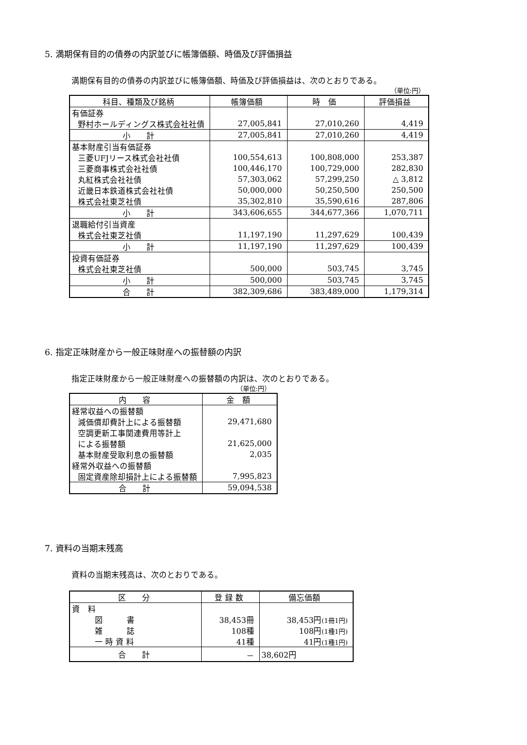5. 満期保有目的の債券の内訳並びに帳簿価額、時価及び評価損益
満期保有目的の債券の内訳並びに帳簿価額、時価及び評価損益は、次のとおりである。
（単位:円）
| 科目、種類及び銘柄 | 帳簿価額 | 時 価 | 評価損益 |
| --- | --- | --- | --- |
| 有価証券 | | | |
| 野村ホールディングス株式会社社債 | 27,005,841 | 27,010,260 | 4,419 |
| 小 計 | 27,005,841 | 27,010,260 | 4,419 |
| 基本財産引当有価証券 | | | |
| 三菱UFJリース株式会社社債 | 100,554,613 | 100,808,000 | 253,387 |
| 三菱商事株式会社社債 | 100,446,170 | 100,729,000 | 282,830 |
| 丸紅株式会社社債 | 57,303,062 | 57,299,250 | △ 3,812 |
| 近畿日本鉄道株式会社社債 | 50,000,000 | 50,250,500 | 250,500 |
| 株式会社東芝社債 | 35,302,810 | 35,590,616 | 287,806 |
| 小 計 | 343,606,655 | 344,677,366 | 1,070,711 |
| 退職給付引当資産 | | | |
| 株式会社東芝社債 | 11,197,190 | 11,297,629 | 100,439 |
| 小 計 | 11,197,190 | 11,297,629 | 100,439 |
| 投資有価証券 | | | |
| 株式会社東芝社債 | 500,000 | 503,745 | 3,745 |
| 小 計 | 500,000 | 503,745 | 3,745 |
| 合 計 | 382,309,686 | 383,489,000 | 1,179,314 |
6. 指定正味財産から一般正味財産への振替額の内訳
指定正味財産から一般正味財産への振替額の内訳は、次のとおりである。
（単位:円）
| 内 容 | 金 額 |
| --- | --- |
| 経常収益への振替額 | |
| 減価償却費計上による振替額 | 29,471,680 |
| 空調更新工事関連費用等計上 | |
| による振替額 | 21,625,000 |
| 基本財産受取利息の振替額 | 2,035 |
| 経常外収益への振替額 | |
| 固定資産除却損計上による振替額 | 7,995,823 |
| 合 計 | 59,094,538 |
7. 資料の当期末残高
資料の当期末残高は、次のとおりである。
| 区 分 | 登 録 数 | 備忘価額 |
| --- | --- | --- |
| 資 料 | | |
| 図 書 | 38,453冊 | 38,453円 (1冊1円) |
| 雑 誌 | 108種 | 108円 (1種1円) |
| 一 時 資 料 | 41種 | 41円 (1種1円) |
| 合 計 | － | 38,602円 |